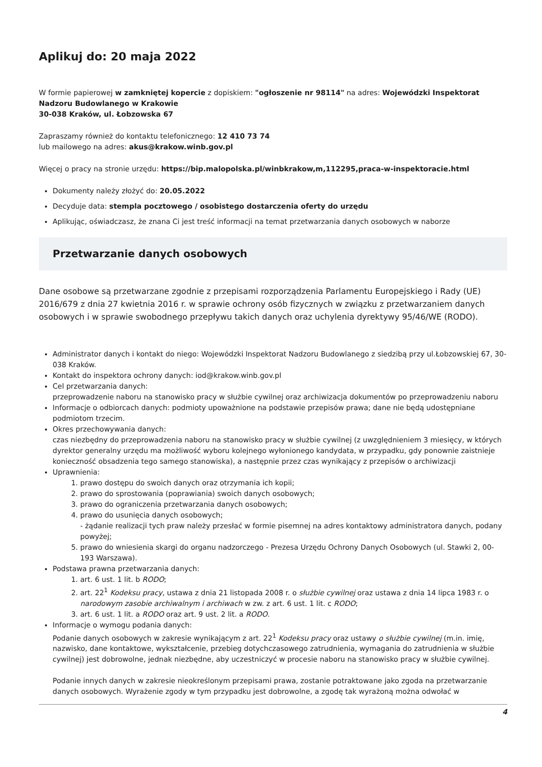Aplikuj do: 20 maja 2022
W formie papierowej w zamkniętej kopercie z dopiskiem: "ogłoszenie nr 98114" na adres: Wojewódzki Inspektorat Nadzoru Budowlanego w Krakowie
30-038 Kraków, ul. Łobzowska 67
Zapraszamy również do kontaktu telefonicznego: 12 410 73 74
lub mailowego na adres: akus@krakow.winb.gov.pl
Więcej o pracy na stronie urzędu: https://bip.malopolska.pl/winbkrakow,m,112295,praca-w-inspektoracie.html
Dokumenty należy złożyć do: 20.05.2022
Decyduje data: stempla pocztowego / osobistego dostarczenia oferty do urzędu
Aplikując, oświadczasz, że znana Ci jest treść informacji na temat przetwarzania danych osobowych w naborze
Przetwarzanie danych osobowych
Dane osobowe są przetwarzane zgodnie z przepisami rozporządzenia Parlamentu Europejskiego i Rady (UE) 2016/679 z dnia 27 kwietnia 2016 r. w sprawie ochrony osób fizycznych w związku z przetwarzaniem danych osobowych i w sprawie swobodnego przepływu takich danych oraz uchylenia dyrektywy 95/46/WE (RODO).
Administrator danych i kontakt do niego: Wojewódzki Inspektorat Nadzoru Budowlanego z siedzibą przy ul.Łobzowskiej 67, 30-038 Kraków.
Kontakt do inspektora ochrony danych: iod@krakow.winb.gov.pl
Cel przetwarzania danych:
przeprowadzenie naboru na stanowisko pracy w służbie cywilnej oraz archiwizacja dokumentów po przeprowadzeniu naboru
Informacje o odbiorcach danych: podmioty upoważnione na podstawie przepisów prawa; dane nie będą udostępniane podmiotom trzecim.
Okres przechowywania danych:
czas niezbędny do przeprowadzenia naboru na stanowisko pracy w służbie cywilnej (z uwzględnieniem 3 miesięcy, w których dyrektor generalny urzędu ma możliwość wyboru kolejnego wyłonionego kandydata, w przypadku, gdy ponownie zaistnieje konieczność obsadzenia tego samego stanowiska), a następnie przez czas wynikający z przepisów o archiwizacji
Uprawnienia:
1. prawo dostępu do swoich danych oraz otrzymania ich kopii;
2. prawo do sprostowania (poprawiania) swoich danych osobowych;
3. prawo do ograniczenia przetwarzania danych osobowych;
4. prawo do usunięcia danych osobowych;
- żądanie realizacji tych praw należy przesłać w formie pisemnej na adres kontaktowy administratora danych, podany powyżej;
5. prawo do wniesienia skargi do organu nadzorczego - Prezesa Urzędu Ochrony Danych Osobowych (ul. Stawki 2, 00-193 Warszawa).
Podstawa prawna przetwarzania danych:
1. art. 6 ust. 1 lit. b RODO;
2. art. 22<sup>1</sup> Kodeksu pracy, ustawa z dnia 21 listopada 2008 r. o służbie cywilnej oraz ustawa z dnia 14 lipca 1983 r. o narodowym zasobie archiwalnym i archiwach w zw. z art. 6 ust. 1 lit. c RODO;
3. art. 6 ust. 1 lit. a RODO oraz art. 9 ust. 2 lit. a RODO.
Informacje o wymogu podania danych:
Podanie danych osobowych w zakresie wynikającym z art. 22<sup>1</sup> Kodeksu pracy oraz ustawy o służbie cywilnej (m.in. imię, nazwisko, dane kontaktowe, wykształcenie, przebieg dotychczasowego zatrudnienia, wymagania do zatrudnienia w służbie cywilnej) jest dobrowolne, jednak niezbędne, aby uczestniczyć w procesie naboru na stanowisko pracy w służbie cywilnej.
Podanie innych danych w zakresie nieokreślonym przepisami prawa, zostanie potraktowane jako zgoda na przetwarzanie danych osobowych. Wyrażenie zgody w tym przypadku jest dobrowolne, a zgodę tak wyrażoną można odwołać w
4